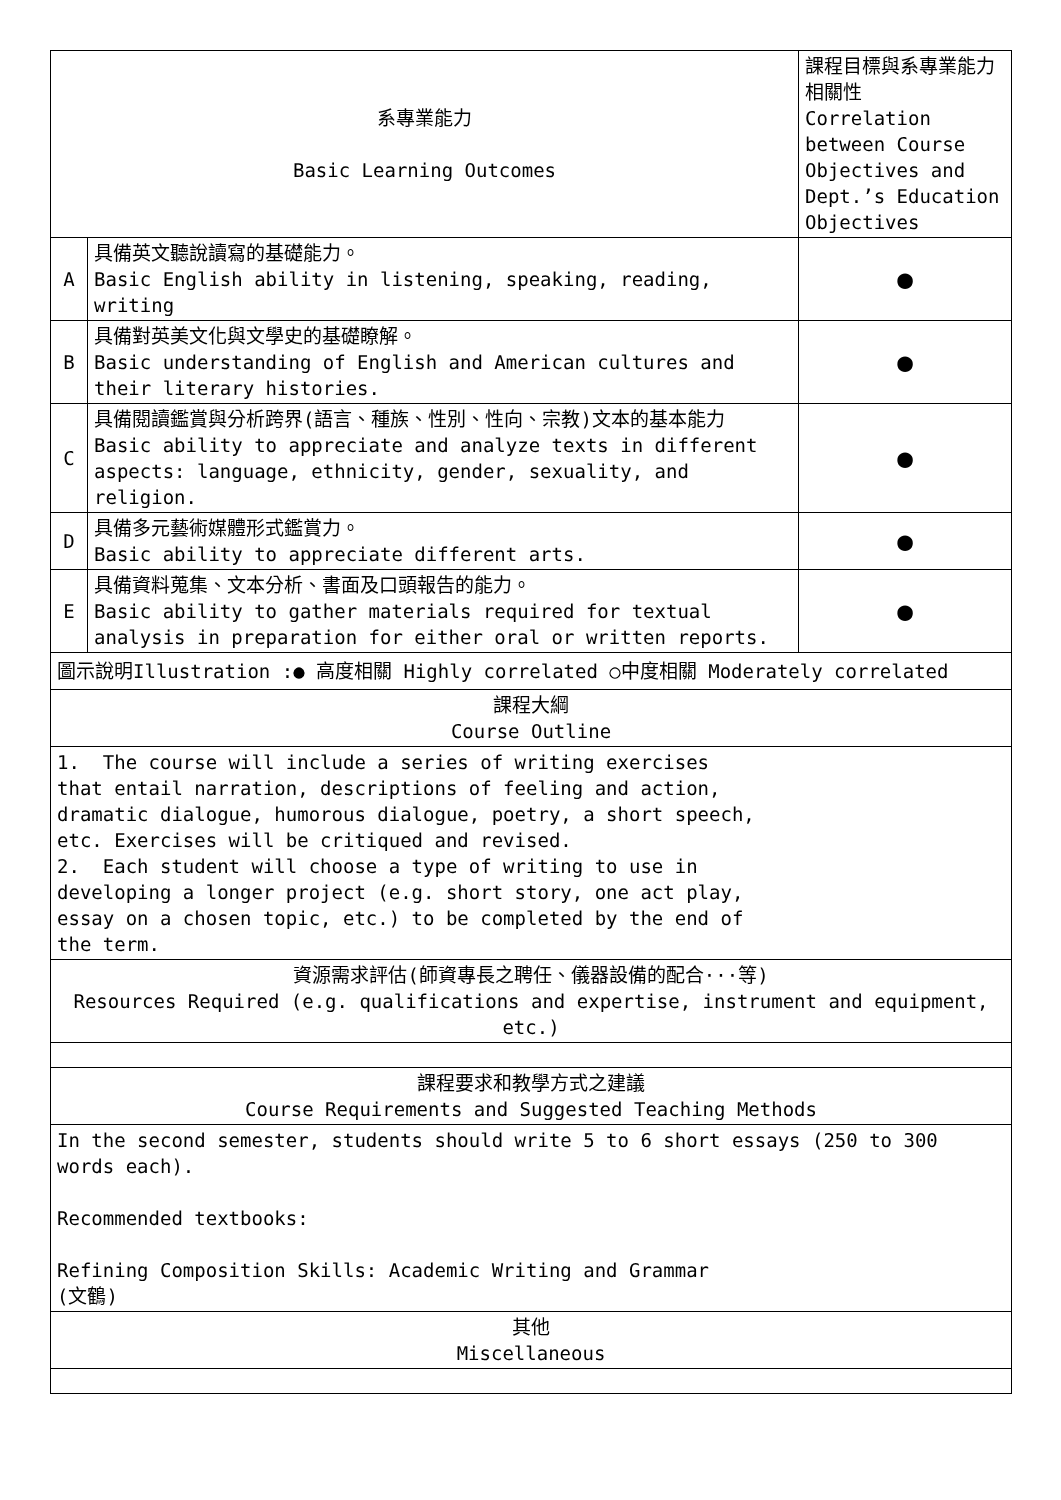| 系專業能力 Basic Learning Outcomes | | 課程目標與系專業能力相關性 Correlation between Course Objectives and Dept.’s Education Objectives |
| A | 具備英文聽說讀寫的基礎能力。 Basic English ability in listening, speaking, reading, writing | ● |
| B | 具備對英美文化與文學史的基礎瞭解。 Basic understanding of English and American cultures and their literary histories. | ● |
| C | 具備閱讀鑑賞與分析跨界(語言、種族、性別、性向、宗教)文本的基本能力 Basic ability to appreciate and analyze texts in different aspects: language, ethnicity, gender, sexuality, and religion. | ● |
| D | 具備多元藝術媒體形式鑑賞力。 Basic ability to appreciate different arts. | ● |
| E | 具備資料蒐集、文本分析、書面及口頭報告的能力。 Basic ability to gather materials required for textual analysis in preparation for either oral or written reports. | ● |
| 圖示說明Illustration :● 高度相關 Highly correlated ○中度相關 Moderately correlated | | |
| 課程大綱 Course Outline | | |
| 1. The course will include a series of writing exercises that entail narration, descriptions of feeling and action, dramatic dialogue, humorous dialogue, poetry, a short speech, etc. Exercises will be critiqued and revised. 2. Each student will choose a type of writing to use in developing a longer project (e.g. short story, one act play, essay on a chosen topic, etc.) to be completed by the end of the term. | | |
| 資源需求評估(師資專長之聘任、儀器設備的配合···等) Resources Required (e.g. qualifications and expertise, instrument and equipment, etc.) | | |
| 課程要求和教學方式之建議 Course Requirements and Suggested Teaching Methods | | |
| In the second semester, students should write 5 to 6 short essays (250 to 300 words each). Recommended textbooks: Refining Composition Skills: Academic Writing and Grammar (文鶴) | | |
| 其他 Miscellaneous | | |